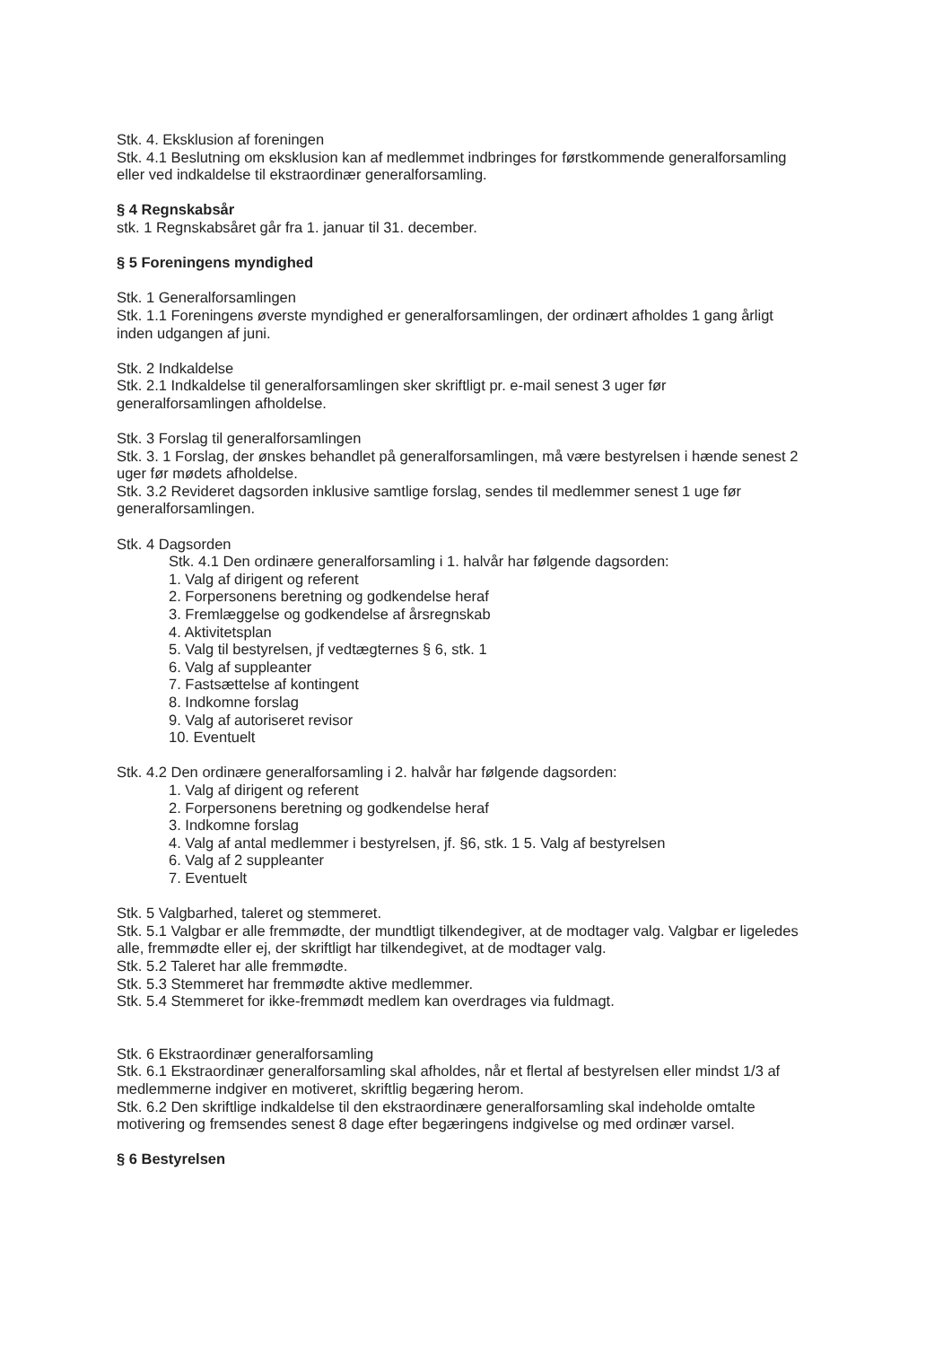Stk. 4. Eksklusion af foreningen
Stk. 4.1 Beslutning om eksklusion kan af medlemmet indbringes for førstkommende generalforsamling eller ved indkaldelse til ekstraordinær generalforsamling.
§ 4 Regnskabsår
stk. 1 Regnskabsåret går fra 1. januar til 31. december.
§ 5 Foreningens myndighed
Stk. 1 Generalforsamlingen
Stk. 1.1 Foreningens øverste myndighed er generalforsamlingen, der ordinært afholdes 1 gang årligt inden udgangen af juni.
Stk. 2 Indkaldelse
Stk. 2.1 Indkaldelse til generalforsamlingen sker skriftligt pr. e-mail senest 3 uger før generalforsamlingen afholdelse.
Stk. 3 Forslag til generalforsamlingen
Stk. 3. 1 Forslag, der ønskes behandlet på generalforsamlingen, må være bestyrelsen i hænde senest 2 uger før mødets afholdelse.
Stk. 3.2 Revideret dagsorden inklusive samtlige forslag, sendes til medlemmer senest 1 uge før generalforsamlingen.
Stk. 4 Dagsorden
Stk. 4.1 Den ordinære generalforsamling i 1. halvår har følgende dagsorden:
1. Valg af dirigent og referent
2. Forpersonens beretning og godkendelse heraf
3. Fremlæggelse og godkendelse af årsregnskab
4. Aktivitetsplan
5. Valg til bestyrelsen, jf vedtægternes § 6, stk. 1
6. Valg af suppleanter
7. Fastsættelse af kontingent
8. Indkomne forslag
9. Valg af autoriseret revisor
10. Eventuelt
Stk. 4.2 Den ordinære generalforsamling i 2. halvår har følgende dagsorden:
1. Valg af dirigent og referent
2. Forpersonens beretning og godkendelse heraf
3. Indkomne forslag
4. Valg af antal medlemmer i bestyrelsen, jf. §6, stk. 1 5. Valg af bestyrelsen
6. Valg af 2 suppleanter
7. Eventuelt
Stk. 5 Valgbarhed, taleret og stemmeret.
Stk. 5.1 Valgbar er alle fremmødte, der mundtligt tilkendegiver, at de modtager valg. Valgbar er ligeledes alle, fremmødte eller ej, der skriftligt har tilkendegivet, at de modtager valg.
Stk. 5.2 Taleret har alle fremmødte.
Stk. 5.3 Stemmeret har fremmødte aktive medlemmer.
Stk. 5.4 Stemmeret for ikke-fremmødt medlem kan overdrages via fuldmagt.
Stk. 6 Ekstraordinær generalforsamling
Stk. 6.1 Ekstraordinær generalforsamling skal afholdes, når et flertal af bestyrelsen eller mindst 1/3 af medlemmerne indgiver en motiveret, skriftlig begæring herom.
Stk. 6.2 Den skriftlige indkaldelse til den ekstraordinære generalforsamling skal indeholde omtalte motivering og fremsendes senest 8 dage efter begæringens indgivelse og med ordinær varsel.
§ 6 Bestyrelsen